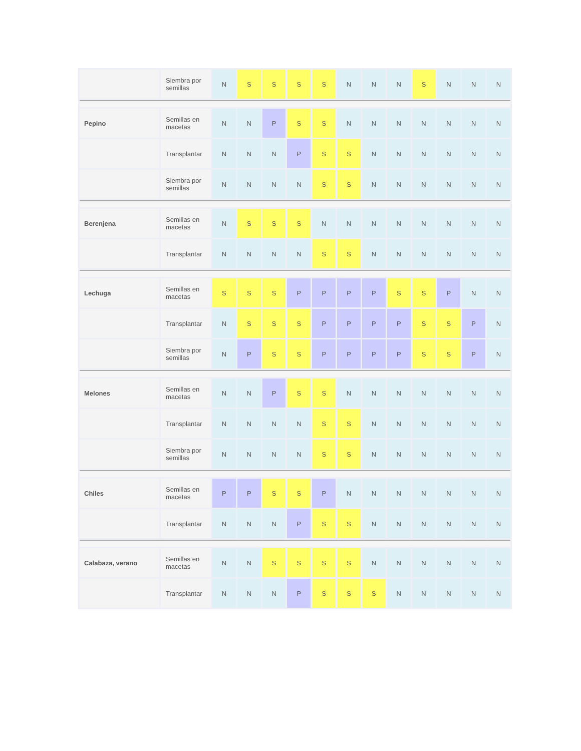| | Siembra por semillas | N | S | S | S | S | N | N | N | S | N | N | N |
| Pepino | Semillas en macetas | N | N | P | S | S | N | N | N | N | N | N | N |
| | Transplantar | N | N | N | P | S | S | N | N | N | N | N | N |
| | Siembra por semillas | N | N | N | N | S | S | N | N | N | N | N | N |
| Berenjena | Semillas en macetas | N | S | S | S | N | N | N | N | N | N | N | N |
| | Transplantar | N | N | N | N | S | S | N | N | N | N | N | N |
| Lechuga | Semillas en macetas | S | S | S | P | P | P | P | S | S | P | N | N |
| | Transplantar | N | S | S | S | P | P | P | P | S | S | P | N |
| | Siembra por semillas | N | P | S | S | P | P | P | P | S | S | P | N |
| Melones | Semillas en macetas | N | N | P | S | S | N | N | N | N | N | N | N |
| | Transplantar | N | N | N | N | S | S | N | N | N | N | N | N |
| | Siembra por semillas | N | N | N | N | S | S | N | N | N | N | N | N |
| Chiles | Semillas en macetas | P | P | S | S | P | N | N | N | N | N | N | N |
| | Transplantar | N | N | N | P | S | S | N | N | N | N | N | N |
| Calabaza, verano | Semillas en macetas | N | N | S | S | S | S | N | N | N | N | N | N |
| | Transplantar | N | N | N | P | S | S | S | N | N | N | N | N |